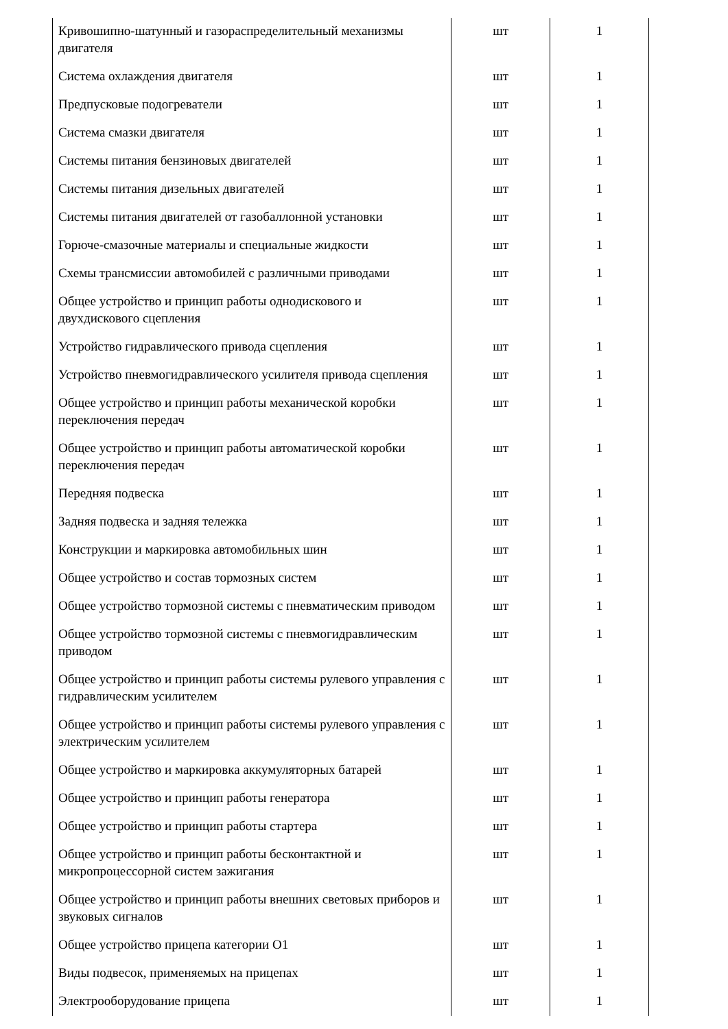| Кривошипно-шатунный и газораспределительный механизмы двигателя | шт | 1 |
| Система охлаждения двигателя | шт | 1 |
| Предпусковые подогреватели | шт | 1 |
| Система смазки двигателя | шт | 1 |
| Системы питания бензиновых двигателей | шт | 1 |
| Системы питания дизельных двигателей | шт | 1 |
| Системы питания двигателей от газобаллонной установки | шт | 1 |
| Горюче-смазочные материалы и специальные жидкости | шт | 1 |
| Схемы трансмиссии автомобилей с различными приводами | шт | 1 |
| Общее устройство и принцип работы однодискового и двухдискового сцепления | шт | 1 |
| Устройство гидравлического привода сцепления | шт | 1 |
| Устройство пневмогидравлического усилителя привода сцепления | шт | 1 |
| Общее устройство и принцип работы механической коробки переключения передач | шт | 1 |
| Общее устройство и принцип работы автоматической коробки переключения передач | шт | 1 |
| Передняя подвеска | шт | 1 |
| Задняя подвеска и задняя тележка | шт | 1 |
| Конструкции и маркировка автомобильных шин | шт | 1 |
| Общее устройство и состав тормозных систем | шт | 1 |
| Общее устройство тормозной системы с пневматическим приводом | шт | 1 |
| Общее устройство тормозной системы с пневмогидравлическим приводом | шт | 1 |
| Общее устройство и принцип работы системы рулевого управления с гидравлическим усилителем | шт | 1 |
| Общее устройство и принцип работы системы рулевого управления с электрическим усилителем | шт | 1 |
| Общее устройство и маркировка аккумуляторных батарей | шт | 1 |
| Общее устройство и принцип работы генератора | шт | 1 |
| Общее устройство и принцип работы стартера | шт | 1 |
| Общее устройство и принцип работы бесконтактной и микропроцессорной систем зажигания | шт | 1 |
| Общее устройство и принцип работы внешних световых приборов и звуковых сигналов | шт | 1 |
| Общее устройство прицепа категории О1 | шт | 1 |
| Виды подвесок, применяемых на прицепах | шт | 1 |
| Электрооборудование прицепа | шт | 1 |